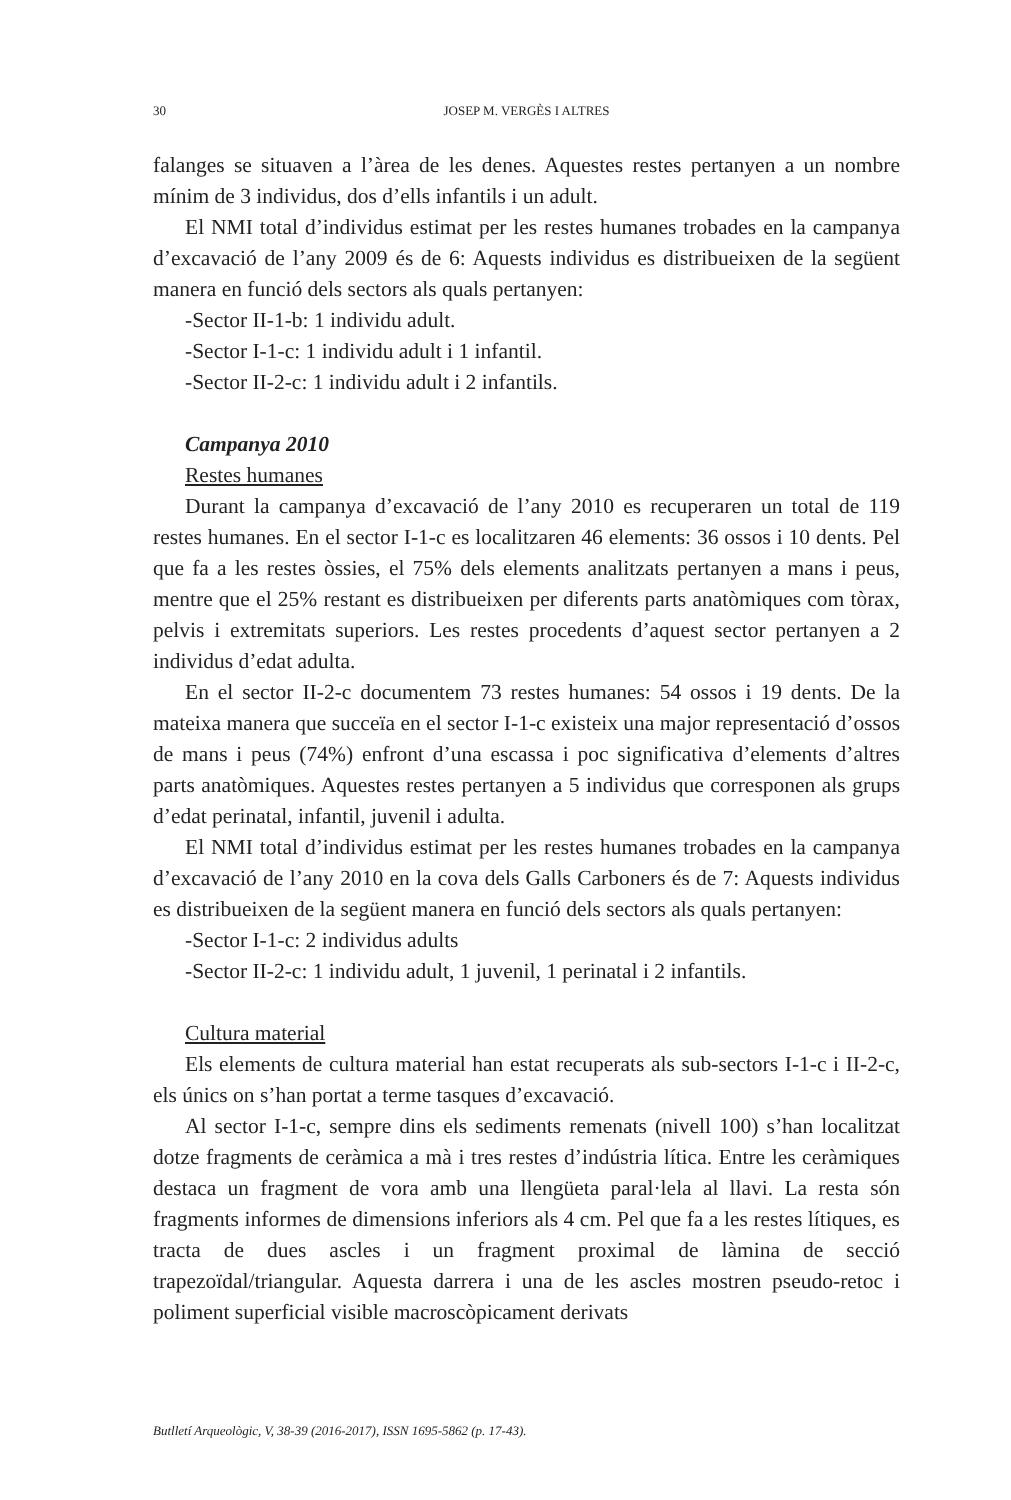30 JOSEP M. VERGÈS I ALTRES
falanges se situaven a l’àrea de les denes. Aquestes restes pertanyen a un nombre mínim de 3 individus, dos d’ells infantils i un adult.
El NMI total d’individus estimat per les restes humanes trobades en la campanya d’excavació de l’any 2009 és de 6: Aquests individus es distribueixen de la següent manera en funció dels sectors als quals pertanyen:
-Sector II-1-b: 1 individu adult.
-Sector I-1-c: 1 individu adult i 1 infantil.
-Sector II-2-c: 1 individu adult i 2 infantils.
Campanya 2010
Restes humanes
Durant la campanya d’excavació de l’any 2010 es recuperaren un total de 119 restes humanes. En el sector I-1-c es localitzaren 46 elements: 36 ossos i 10 dents. Pel que fa a les restes òssies, el 75% dels elements analitzats pertanyen a mans i peus, mentre que el 25% restant es distribueixen per diferents parts anatòmiques com tòrax, pelvis i extremitats superiors. Les restes procedents d’aquest sector pertanyen a 2 individus d’edat adulta.
En el sector II-2-c documentem 73 restes humanes: 54 ossos i 19 dents. De la mateixa manera que succeïa en el sector I-1-c existeix una major representació d’ossos de mans i peus (74%) enfront d’una escassa i poc significativa d’elements d’altres parts anatòmiques. Aquestes restes pertanyen a 5 individus que corresponen als grups d’edat perinatal, infantil, juvenil i adulta.
El NMI total d’individus estimat per les restes humanes trobades en la campanya d’excavació de l’any 2010 en la cova dels Galls Carboners és de 7: Aquests individus es distribueixen de la següent manera en funció dels sectors als quals pertanyen:
-Sector I-1-c: 2 individus adults
-Sector II-2-c: 1 individu adult, 1 juvenil, 1 perinatal i 2 infantils.
Cultura material
Els elements de cultura material han estat recuperats als sub-sectors I-1-c i II-2-c, els únics on s’han portat a terme tasques d’excavació.
Al sector I-1-c, sempre dins els sediments remenats (nivell 100) s’han localitzat dotze fragments de ceràmica a mà i tres restes d’indústria lítica. Entre les ceràmiques destaca un fragment de vora amb una llengüeta paral·lela al llavi. La resta són fragments informes de dimensions inferiors als 4 cm. Pel que fa a les restes lítiques, es tracta de dues ascles i un fragment proximal de làmina de secció trapezoïdal/triangular. Aquesta darrera i una de les ascles mostren pseudo-retoc i poliment superficial visible macroscòpicament derivats
Butlletí Arqueològic, V, 38-39 (2016-2017), ISSN 1695-5862 (p. 17-43).